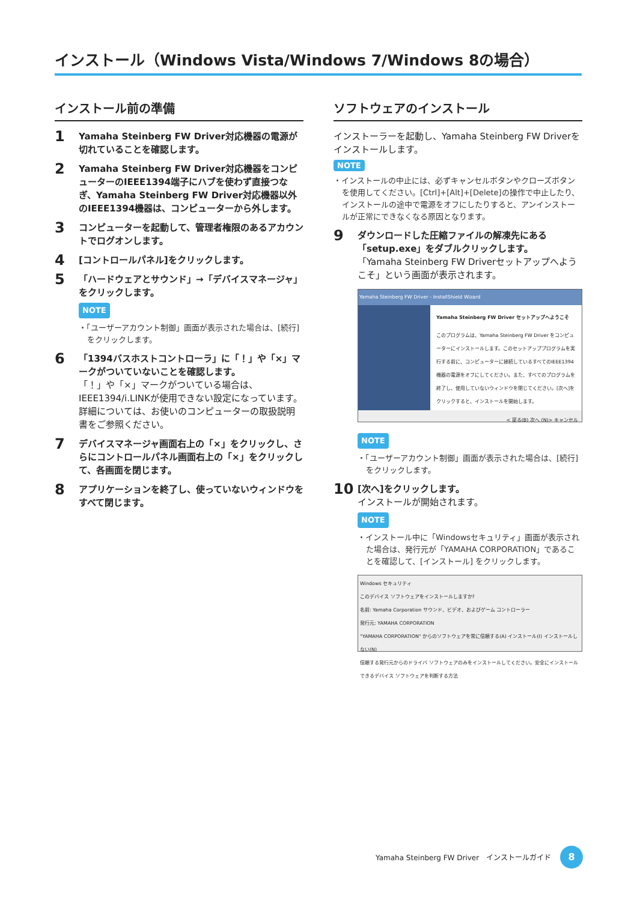インストール（Windows Vista/Windows 7/Windows 8の場合）
インストール前の準備
1
Yamaha Steinberg FW Driver対応機器の電源が切れていることを確認します。
2
Yamaha Steinberg FW Driver対応機器をコンピューターのIEEE1394端子にハブを使わず直接つなぎ、Yamaha Steinberg FW Driver対応機器以外のIEEE1394機器は、コンピューターから外します。
3
コンピューターを起動して、管理者権限のあるアカウントでログオンします。
4
[コントロールパネル]をクリックします。
5
「ハードウェアとサウンド」→「デバイスマネージャ」をクリックします。
NOTE
・「ユーザーアカウント制御」画面が表示された場合は、[続行] をクリックします。
6
「1394バスホストコントローラ」に「！」や「×」マークがついていないことを確認します。
「！」や「×」マークがついている場合は、IEEE1394/i.LINKが使用できない設定になっています。詳細については、お使いのコンピューターの取扱説明書をご参照ください。
7
デバイスマネージャ画面右上の「×」をクリックし、さらにコントロールパネル画面右上の「×」をクリックして、各画面を閉じます。
8
アプリケーションを終了し、使っていないウィンドウをすべて閉じます。
ソフトウェアのインストール
インストーラーを起動し、Yamaha Steinberg FW Driverをインストールします。
NOTE
・インストールの中止には、必ずキャンセルボタンやクローズボタンを使用してください。[Ctrl]+[Alt]+[Delete]の操作で中止したり、インストールの途中で電源をオフにしたりすると、アンインストールが正常にできなくなる原因となります。
9
ダウンロードした圧縮ファイルの解凍先にある「setup.exe」をダブルクリックします。
「Yamaha Steinberg FW Driverセットアップへようこそ」という画面が表示されます。
Yamaha Steinberg FW Driver - InstallShield Wizard
Yamaha Steinberg FW Driver セットアップへようこそ
このプログラムは、Yamaha Steinberg FW Driver をコンピューターにインストールします。このセットアッププログラムを実行する前に、コンピューターに接続しているすべてのIEEE1394機器の電源をオフにしてください。また、すべてのプログラムを終了し、使用していないウィンドウを閉じてください。[次へ]をクリックすると、インストールを開始します。
< 戻る(B) 次へ (N)> キャンセル
NOTE
・「ユーザーアカウント制御」画面が表示された場合は、[続行] をクリックします。
10
[次へ]をクリックします。
インストールが開始されます。
NOTE
・インストール中に「Windowsセキュリティ」画面が表示された場合は、発行元が「YAMAHA CORPORATION」であることを確認して、[インストール] をクリックします。
Windows セキュリティ
このデバイス ソフトウェアをインストールしますか?
名前: Yamaha Corporation サウンド、ビデオ、およびゲーム コントローラー
発行元: YAMAHA CORPORATION
"YAMAHA CORPORATION" からのソフトウェアを常に信頼する(A) インストール(I) インストールしない(N)
信頼する発行元からのドライバ ソフトウェアのみをインストールしてください。安全にインストールできるデバイス ソフトウェアを判断する方法
Yamaha Steinberg FW Driver　インストールガイド
8